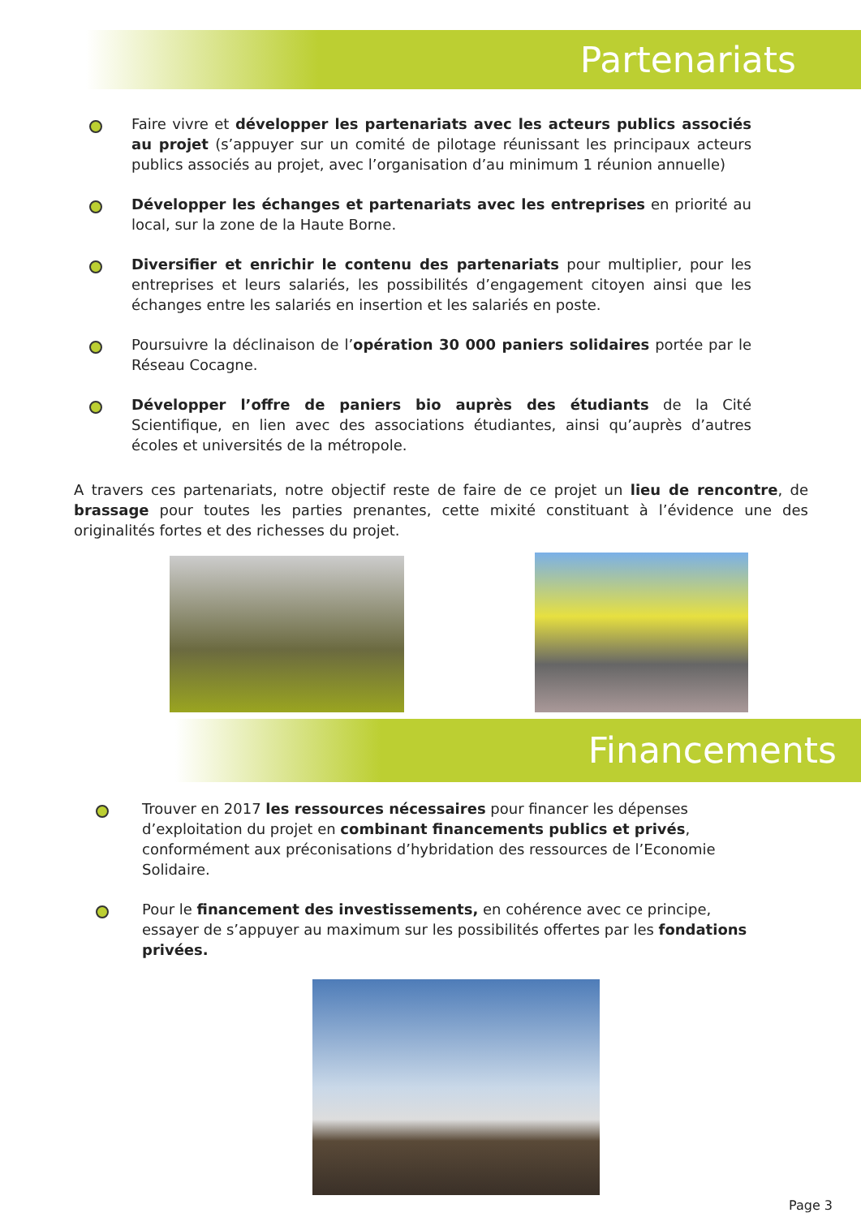Partenariats
Faire vivre et développer les partenariats avec les acteurs publics associés au projet (s’appuyer sur un comité de pilotage réunissant les principaux acteurs publics associés au projet, avec l’organisation d’au minimum 1 réunion annuelle)
Développer les échanges et partenariats avec les entreprises en priorité au local, sur la zone de la Haute Borne.
Diversifier et enrichir le contenu des partenariats pour multiplier, pour les entreprises et leurs salariés, les possibilités d’engagement citoyen ainsi que les échanges entre les salariés en insertion et les salariés en poste.
Poursuivre la déclinaison de l’opération 30 000 paniers solidaires portée par le Réseau Cocagne.
Développer l’offre de paniers bio auprès des étudiants de la Cité Scientifique, en lien avec des associations étudiantes, ainsi qu’auprès d’autres écoles et universités de la métropole.
A travers ces partenariats, notre objectif reste de faire de ce projet un lieu de rencontre, de brassage pour toutes les parties prenantes, cette mixité constituant à l’évidence une des originalités fortes et des richesses du projet.
Financements
Trouver en 2017 les ressources nécessaires pour financer les dépenses d’exploitation du projet en combinant financements publics et privés, conformément aux préconisations d’hybridation des ressources de l’Economie Solidaire.
Pour le financement des investissements, en cohérence avec ce principe, essayer de s’appuyer au maximum sur les possibilités offertes par les fondations privées.
Page 3